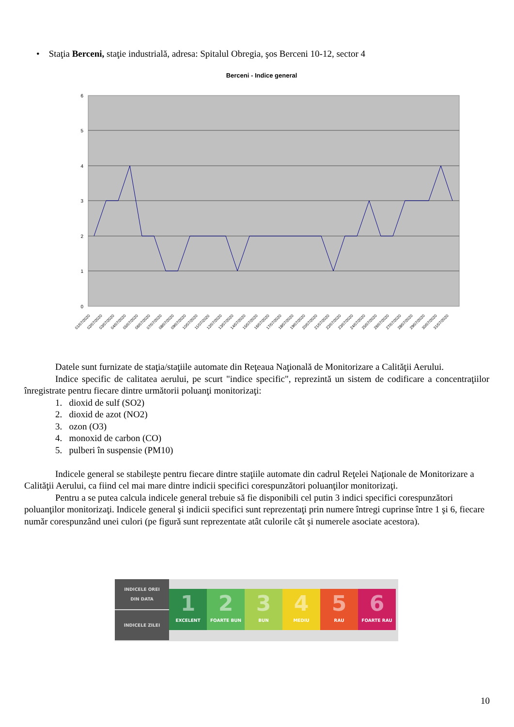• Staţia Berceni, staţie industrială, adresa: Spitalul Obregia, şos Berceni 10-12, sector 4
Berceni - Indice general
6
5
4
3
2
1
0
01/07/2020
02/07/2020
03/07/2020
04/07/2020
05/07/2020
06/07/2020
07/07/2020
08/07/2020
09/07/2020
10/07/2020
11/07/2020
12/07/2020
13/07/2020
14/07/2020
15/07/2020
16/07/2020
17/07/2020
18/07/2020
19/07/2020
20/07/2020
21/07/2020
22/07/2020
23/07/2020
24/07/2020
25/07/2020
26/07/2020
27/07/2020
28/07/2020
29/07/2020
30/07/2020
31/07/2020
Datele sunt furnizate de staţia/staţiile automate din Reţeaua Naţională de Monitorizare a Calităţii Aerului.
Indice specific de calitatea aerului, pe scurt "indice specific", reprezintă un sistem de codificare a concentraţiilor înregistrate pentru fiecare dintre următorii poluanţi monitorizaţi:
1. dioxid de sulf (SO2)
2. dioxid de azot (NO2)
3. ozon (O3)
4. monoxid de carbon (CO)
5. pulberi în suspensie (PM10)
Indicele general se stabileşte pentru fiecare dintre staţiile automate din cadrul Reţelei Naţionale de Monitorizare a Calităţii Aerului, ca fiind cel mai mare dintre indicii specifici corespunzători poluanţilor monitorizaţi.
Pentru a se putea calcula indicele general trebuie să fie disponibili cel putin 3 indici specifici corespunzători poluanţilor monitorizaţi. Indicele general şi indicii specifici sunt reprezentaţi prin numere întregi cuprinse între 1 şi 6, fiecare număr corespunzând unei culori (pe figură sunt reprezentate atât culorile cât şi numerele asociate acestora).
INDICELE OREI
DIN DATA
INDICELE ZILEI
1
EXCELENT
2
FOARTE BUN
3
BUN
4
MEDIU
5
RAU
6
FOARTE RAU
10